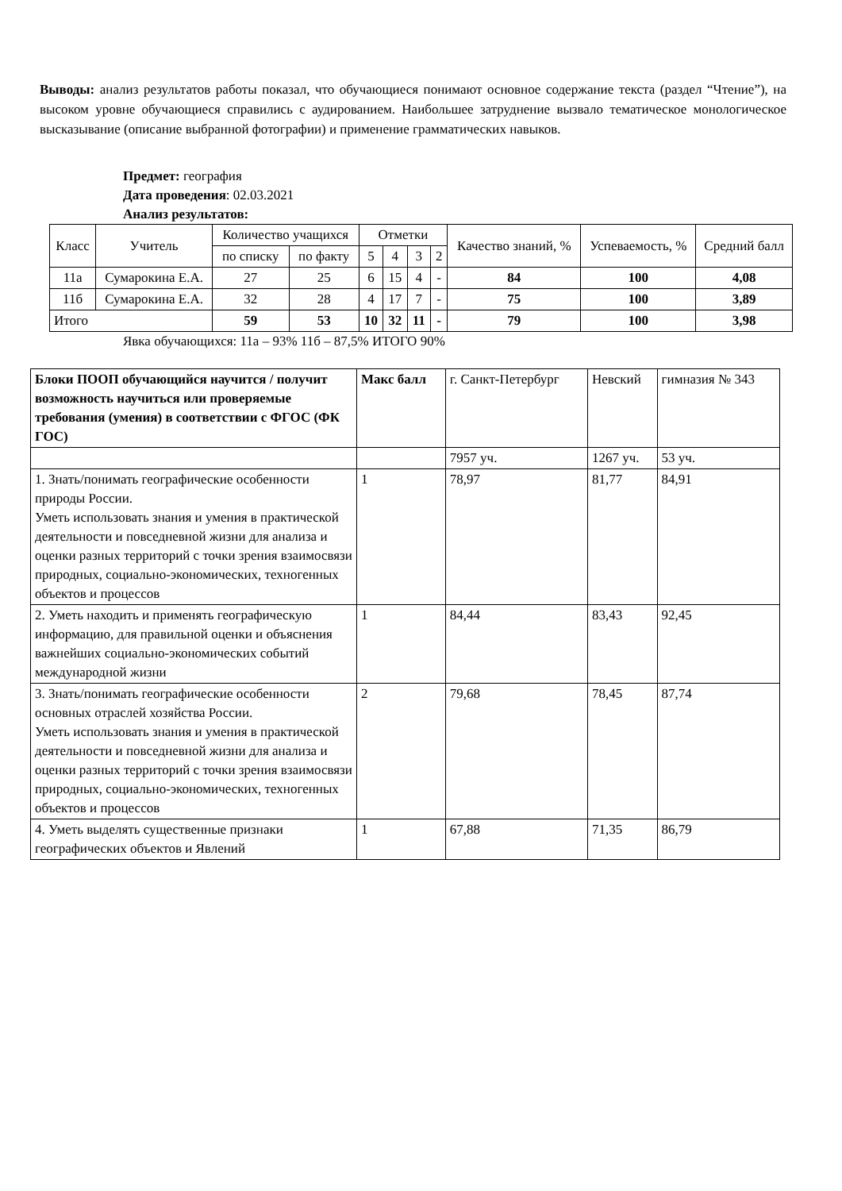Выводы: анализ результатов работы показал, что обучающиеся понимают основное содержание текста (раздел “Чтение”), на высоком уровне обучающиеся справились с аудированием. Наибольшее затруднение вызвало тематическое монологическое высказывание (описание выбранной фотографии) и применение грамматических навыков.
Предмет: география
Дата проведения: 02.03.2021
Анализ результатов:
| Класс | Учитель | Количество учащихся | | Отметки | | | | Качество знаний, % | Успеваемость, % | Средний балл |
| --- | --- | --- | --- | --- | --- | --- | --- | --- | --- | --- |
| | | по списку | по факту | 5 | 4 | 3 | 2 | | | |
| 11а | Сумарокина Е.А. | 27 | 25 | 6 | 15 | 4 | - | 84 | 100 | 4,08 |
| 11б | Сумарокина Е.А. | 32 | 28 | 4 | 17 | 7 | - | 75 | 100 | 3,89 |
| Итого | | 59 | 53 | 10 | 32 | 11 | - | 79 | 100 | 3,98 |
Явка обучающихся: 11а – 93% 11б – 87,5% ИТОГО 90%
| Блоки ПООП обучающийся научится / получит возможность научиться или проверяемые требования (умения) в соответствии с ФГОС (ФК ГОС) | Макс балл | г. Санкт-Петербург | Невский | гимназия № 343 |
| --- | --- | --- | --- | --- |
| | | 7957 уч. | 1267 уч. | 53 уч. |
| 1. Знать/понимать географические особенности природы России. Уметь использовать знания и умения в практической деятельности и повседневной жизни для анализа и оценки разных территорий с точки зрения взаимосвязи природных, социально-экономических, техногенных объектов и процессов | 1 | 78,97 | 81,77 | 84,91 |
| 2. Уметь находить и применять географическую информацию, для правильной оценки и объяснения важнейших социально-экономических событий международной жизни | 1 | 84,44 | 83,43 | 92,45 |
| 3. Знать/понимать географические особенности основных отраслей хозяйства России. Уметь использовать знания и умения в практической деятельности и повседневной жизни для анализа и оценки разных территорий с точки зрения взаимосвязи природных, социально-экономических, техногенных объектов и процессов | 2 | 79,68 | 78,45 | 87,74 |
| 4. Уметь выделять существенные признаки географических объектов и Явлений | 1 | 67,88 | 71,35 | 86,79 |